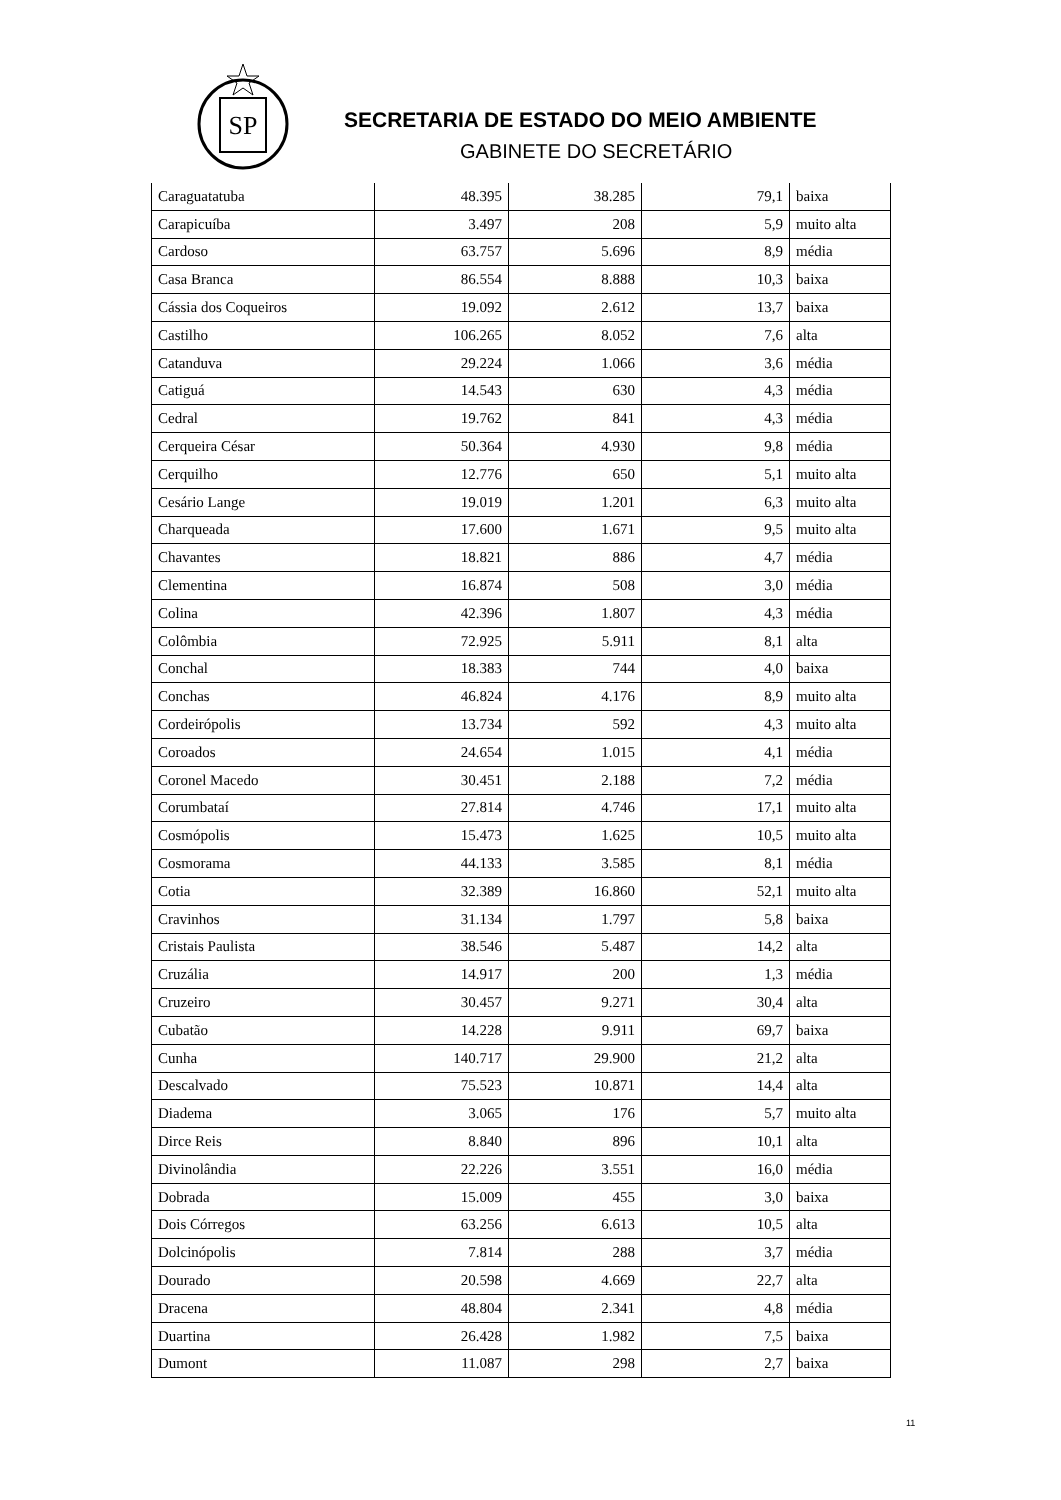SP
SECRETARIA DE ESTADO DO MEIO AMBIENTE
GABINETE DO SECRETÁRIO
| Caraguatatuba | 48.395 | 38.285 | 79,1 | baixa |
| Carapicuíba | 3.497 | 208 | 5,9 | muito alta |
| Cardoso | 63.757 | 5.696 | 8,9 | média |
| Casa Branca | 86.554 | 8.888 | 10,3 | baixa |
| Cássia dos Coqueiros | 19.092 | 2.612 | 13,7 | baixa |
| Castilho | 106.265 | 8.052 | 7,6 | alta |
| Catanduva | 29.224 | 1.066 | 3,6 | média |
| Catiguá | 14.543 | 630 | 4,3 | média |
| Cedral | 19.762 | 841 | 4,3 | média |
| Cerqueira César | 50.364 | 4.930 | 9,8 | média |
| Cerquilho | 12.776 | 650 | 5,1 | muito alta |
| Cesário Lange | 19.019 | 1.201 | 6,3 | muito alta |
| Charqueada | 17.600 | 1.671 | 9,5 | muito alta |
| Chavantes | 18.821 | 886 | 4,7 | média |
| Clementina | 16.874 | 508 | 3,0 | média |
| Colina | 42.396 | 1.807 | 4,3 | média |
| Colômbia | 72.925 | 5.911 | 8,1 | alta |
| Conchal | 18.383 | 744 | 4,0 | baixa |
| Conchas | 46.824 | 4.176 | 8,9 | muito alta |
| Cordeirópolis | 13.734 | 592 | 4,3 | muito alta |
| Coroados | 24.654 | 1.015 | 4,1 | média |
| Coronel Macedo | 30.451 | 2.188 | 7,2 | média |
| Corumbataí | 27.814 | 4.746 | 17,1 | muito alta |
| Cosmópolis | 15.473 | 1.625 | 10,5 | muito alta |
| Cosmorama | 44.133 | 3.585 | 8,1 | média |
| Cotia | 32.389 | 16.860 | 52,1 | muito alta |
| Cravinhos | 31.134 | 1.797 | 5,8 | baixa |
| Cristais Paulista | 38.546 | 5.487 | 14,2 | alta |
| Cruzália | 14.917 | 200 | 1,3 | média |
| Cruzeiro | 30.457 | 9.271 | 30,4 | alta |
| Cubatão | 14.228 | 9.911 | 69,7 | baixa |
| Cunha | 140.717 | 29.900 | 21,2 | alta |
| Descalvado | 75.523 | 10.871 | 14,4 | alta |
| Diadema | 3.065 | 176 | 5,7 | muito alta |
| Dirce Reis | 8.840 | 896 | 10,1 | alta |
| Divinolândia | 22.226 | 3.551 | 16,0 | média |
| Dobrada | 15.009 | 455 | 3,0 | baixa |
| Dois Córregos | 63.256 | 6.613 | 10,5 | alta |
| Dolcinópolis | 7.814 | 288 | 3,7 | média |
| Dourado | 20.598 | 4.669 | 22,7 | alta |
| Dracena | 48.804 | 2.341 | 4,8 | média |
| Duartina | 26.428 | 1.982 | 7,5 | baixa |
| Dumont | 11.087 | 298 | 2,7 | baixa |
11